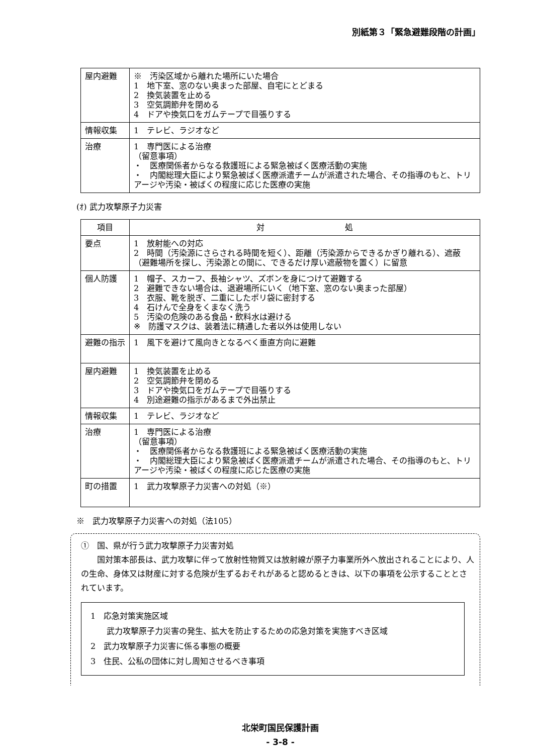別紙第３「緊急避難段階の計画」
| 屋内避難 | ※ 汚染区域から離れた場所にいた場合 1 地下室、窓のない奥まった部屋、自宅にとどまる 2 換気装置を止める 3 空気調節弁を閉める 4 ドアや換気口をガムテープで目張りする |
| 情報収集 | 1 テレビ、ラジオなど |
| 治療 | 1 専門医による治療 （留意事項） ・ 医療関係者からなる救護班による緊急被ばく医療活動の実施 ・ 内閣総理大臣により緊急被ばく医療派遣チームが派遣された場合、その指導のもと、トリアージや汚染・被ばくの程度に応じた医療の実施 |
(ｵ) 武力攻撃原子力災害
| 項目 | 対 処 |
| --- | --- |
| 要点 | 1 放射能への対応 2 時間（汚染源にさらされる時間を短く）、距離（汚染源からできるかぎり離れる）、遮蔽（避難場所を探し、汚染源との間に、できるだけ厚い遮蔽物を置く）に留意 |
| 個人防護 | 1 帽子、スカーフ、長袖シャツ、ズボンを身につけて避難する 2 避難できない場合は、退避場所にいく（地下室、窓のない奥まった部屋） 3 衣服、靴を脱ぎ、二重にしたポリ袋に密封する 4 石けんで全身をくまなく洗う 5 汚染の危険のある食品・飲料水は避ける ※ 防護マスクは、装着法に精通した者以外は使用しない |
| 避難の指示 | 1 風下を避けて風向きとなるべく垂直方向に避難 |
| 屋内避難 | 1 換気装置を止める 2 空気調節弁を閉める 3 ドアや換気口をガムテープで目張りする 4 別途避難の指示があるまで外出禁止 |
| 情報収集 | 1 テレビ、ラジオなど |
| 治療 | 1 専門医による治療 （留意事項） ・ 医療関係者からなる救護班による緊急被ばく医療活動の実施 ・ 内閣総理大臣により緊急被ばく医療派遣チームが派遣された場合、その指導のもと、トリアージや汚染・被ばくの程度に応じた医療の実施 |
| 町の措置 | 1 武力攻撃原子力災害への対処（※） |
※　武力攻撃原子力災害への対処（法105）
①　国、県が行う武力攻撃原子力災害対処
　　国対策本部長は、武力攻撃に伴って放射性物質又は放射線が原子力事業所外へ放出されることにより、人の生命、身体又は財産に対する危険が生ずるおそれがあると認めるときは、以下の事項を公示することとされています。
1　応急対策実施区域
　　武力攻撃原子力災害の発生、拡大を防止するための応急対策を実施すべき区域
2　武力攻撃原子力災害に係る事態の概要
3　住民、公私の団体に対し周知させるべき事項
北栄町国民保護計画
- 3-8 -